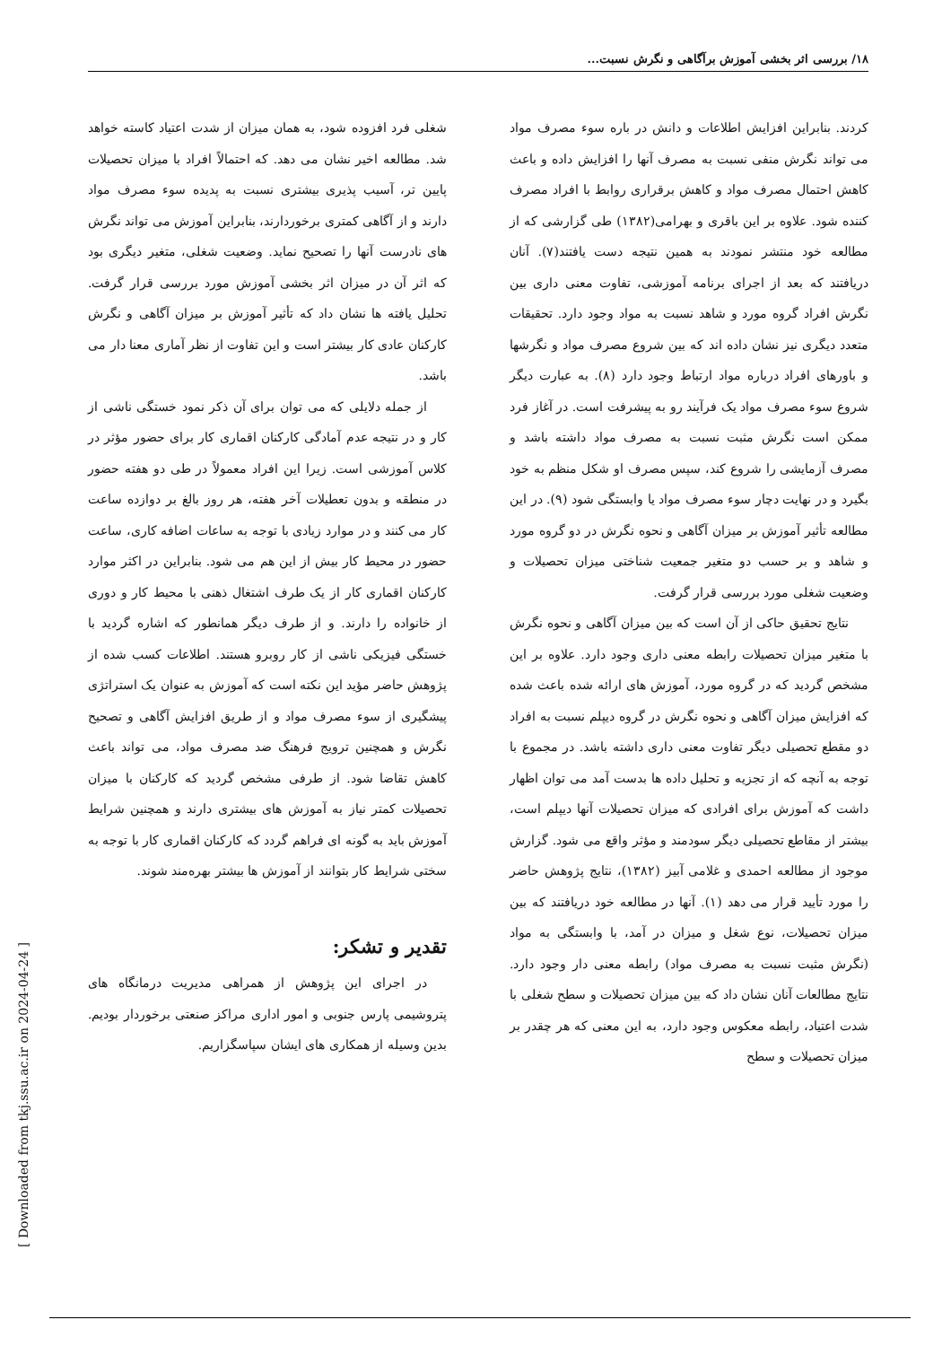۱۸/ بررسی اثر بخشی آموزش برآگاهی و نگرش نسبت...
کردند. بنابراین افزایش اطلاعات و دانش در باره سوء مصرف مواد می تواند نگرش منفی نسبت به مصرف آنها را افزایش داده و باعث کاهش احتمال مصرف مواد و کاهش برقراری روابط با افراد مصرف کننده شود. علاوه بر این باقری و بهرامی(۱۳۸۲) طی گزارشی که از مطالعه خود منتشر نمودند به همین نتیجه دست یافتند(۷). آنان دریافتند که بعد از اجرای برنامه آموزشی، تفاوت معنی داری بین نگرش افراد گروه مورد و شاهد نسبت به مواد وجود دارد. تحقیقات متعدد دیگری نیز نشان داده اند که بین شروع مصرف مواد و نگرشها و باورهای افراد درباره مواد ارتباط وجود دارد (۸). به عبارت دیگر شروع سوء مصرف مواد یک فرآیند رو به پیشرفت است. در آغاز فرد ممکن است نگرش مثبت نسبت به مصرف مواد داشته باشد و مصرف آزمایشی را شروع کند، سپس مصرف او شکل منظم به خود بگیرد و در نهایت دچار سوء مصرف مواد یا وابستگی شود (۹). در این مطالعه تأثیر آموزش بر میزان آگاهی و نحوه نگرش در دو گروه مورد و شاهد و بر حسب دو متغیر جمعیت شناختی میزان تحصیلات و وضعیت شغلی مورد بررسی قرار گرفت.
نتایج تحقیق حاکی از آن است که بین میزان آگاهی و نحوه نگرش با متغیر میزان تحصیلات رابطه معنی داری وجود دارد. علاوه بر این مشخص گردید که در گروه مورد، آموزش های ارائه شده باعث شده که افزایش میزان آگاهی و نحوه نگرش در گروه دیپلم نسبت به افراد دو مقطع تحصیلی دیگر تفاوت معنی داری داشته باشد. در مجموع با توجه به آنچه که از تجزیه و تحلیل داده ها بدست آمد می توان اظهار داشت که آموزش برای افرادی که میزان تحصیلات آنها دیپلم است، بیشتر از مقاطع تحصیلی دیگر سودمند و مؤثر واقع می شود. گزارش موجود از مطالعه احمدی و غلامی آبیز (۱۳۸۲)، نتایج پژوهش حاضر را مورد تأیید قرار می دهد (۱). آنها در مطالعه خود دریافتند که بین میزان تحصیلات، نوع شغل و میزان در آمد، با وابستگی به مواد (نگرش مثبت نسبت به مصرف مواد) رابطه معنی دار وجود دارد. نتایج مطالعات آنان نشان داد که بین میزان تحصیلات و سطح شغلی با شدت اعتیاد، رابطه معکوس وجود دارد، به این معنی که هر چقدر بر میزان تحصیلات و سطح
شغلی فرد افزوده شود، به همان میزان از شدت اعتیاد کاسته خواهد شد. مطالعه اخیر نشان می دهد. که احتمالاً افراد با میزان تحصیلات پایین تر، آسیب پذیری بیشتری نسبت به پدیده سوء مصرف مواد دارند و از آگاهی کمتری برخوردارند، بنابراین آموزش می تواند نگرش های نادرست آنها را تصحیح نماید. وضعیت شغلی، متغیر دیگری بود که اثر آن در میزان اثر بخشی آموزش مورد بررسی قرار گرفت. تحلیل یافته ها نشان داد که تأثیر آموزش بر میزان آگاهی و نگرش کارکنان عادی کار بیشتر است و این تفاوت از نظر آماری معنا دار می باشد.
از جمله دلایلی که می توان برای آن ذکر نمود خستگی ناشی از کار و در نتیجه عدم آمادگی کارکنان اقماری کار برای حضور مؤثر در کلاس آموزشی است. زیرا این افراد معمولاً در طی دو هفته حضور در منطقه و بدون تعطیلات آخر هفته، هر روز بالغ بر دوازده ساعت کار می کنند و در موارد زیادی با توجه به ساعات اضافه کاری، ساعت حضور در محیط کار بیش از این هم می شود. بنابراین در اکثر موارد کارکنان اقماری کار از یک طرف اشتغال ذهنی با محیط کار و دوری از خانواده را دارند. و از طرف دیگر همانطور که اشاره گردید با خستگی فیزیکی ناشی از کار روبرو هستند. اطلاعات کسب شده از پژوهش حاضر مؤید این نکته است که آموزش به عنوان یک استراتژی پیشگیری از سوء مصرف مواد و از طریق افزایش آگاهی و تصحیح نگرش و همچنین ترویج فرهنگ ضد مصرف مواد، می تواند باعث کاهش تقاضا شود. از طرفی مشخص گردید که کارکنان با میزان تحصیلات کمتر نیاز به آموزش های بیشتری دارند و همچنین شرایط آموزش باید به گونه ای فراهم گردد که کارکنان اقماری کار با توجه به سختی شرایط کار بتوانند از آموزش ها بیشتر بهره‌مند شوند.
تقدیر و تشکر:
در اجرای این پژوهش از همراهی مدیریت درمانگاه های پتروشیمی پارس جنوبی و امور اداری مراکز صنعتی برخوردار بودیم. بدین وسیله از همکاری های ایشان سپاسگزاریم.
[ Downloaded from tkj.ssu.ac.ir on 2024-04-24 ]